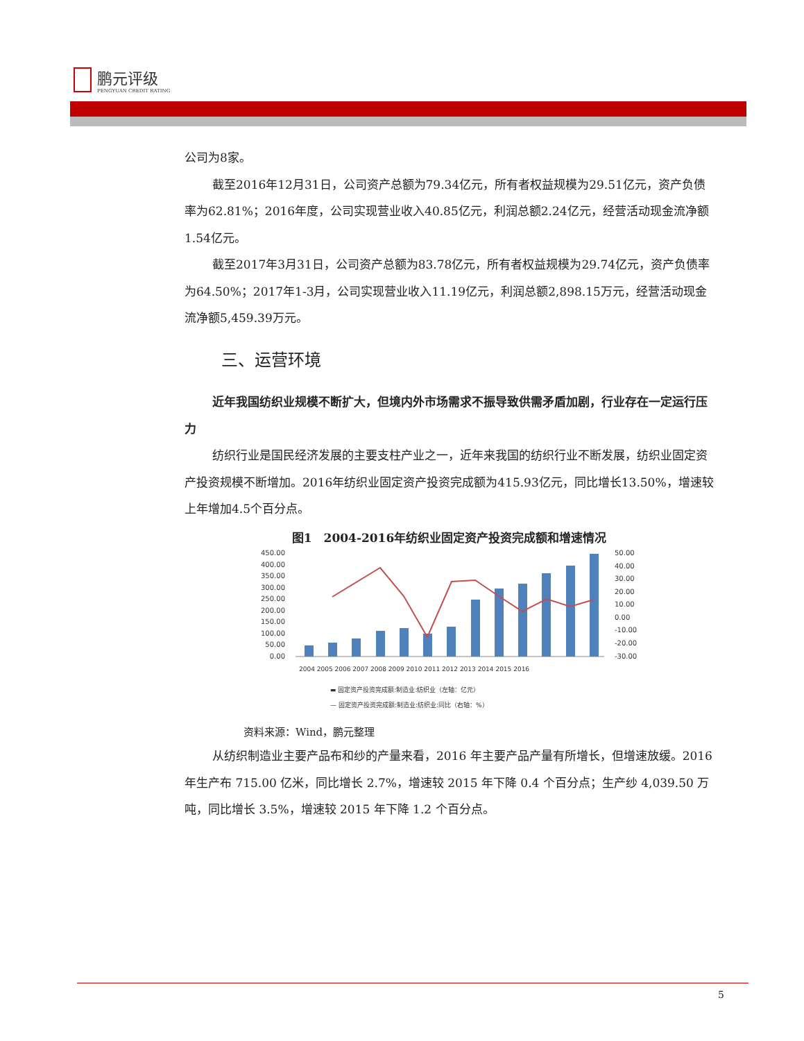鹏元评级
PENGYUAN CREDIT RATING
公司为8家。
截至2016年12月31日，公司资产总额为79.34亿元，所有者权益规模为29.51亿元，资产负债率为62.81%；2016年度，公司实现营业收入40.85亿元，利润总额2.24亿元，经营活动现金流净额1.54亿元。
截至2017年3月31日，公司资产总额为83.78亿元，所有者权益规模为29.74亿元，资产负债率为64.50%；2017年1-3月，公司实现营业收入11.19亿元，利润总额2,898.15万元，经营活动现金流净额5,459.39万元。
三、运营环境
近年我国纺织业规模不断扩大，但境内外市场需求不振导致供需矛盾加剧，行业存在一定运行压力
纺织行业是国民经济发展的主要支柱产业之一，近年来我国的纺织行业不断发展，纺织业固定资产投资规模不断增加。2016年纺织业固定资产投资完成额为415.93亿元，同比增长13.50%，增速较上年增加4.5个百分点。
图1　2004-2016年纺织业固定资产投资完成额和增速情况
450.00
400.00
350.00
300.00
250.00
200.00
150.00
100.00
50.00
0.00
50.00
40.00
30.00
20.00
10.00
0.00
-10.00
-20.00
-30.00
2004 2005 2006 2007 2008 2009 2010 2011 2012 2013 2014 2015 2016
▬ 固定资产投资完成额:制造业:纺织业（左轴：亿元）
— 固定资产投资完成额:制造业:纺织业:同比（右轴：%）
资料来源：Wind，鹏元整理
从纺织制造业主要产品布和纱的产量来看，2016 年主要产品产量有所增长，但增速放缓。2016 年生产布 715.00 亿米，同比增长 2.7%，增速较 2015 年下降 0.4 个百分点；生产纱 4,039.50 万吨，同比增长 3.5%，增速较 2015 年下降 1.2 个百分点。
5